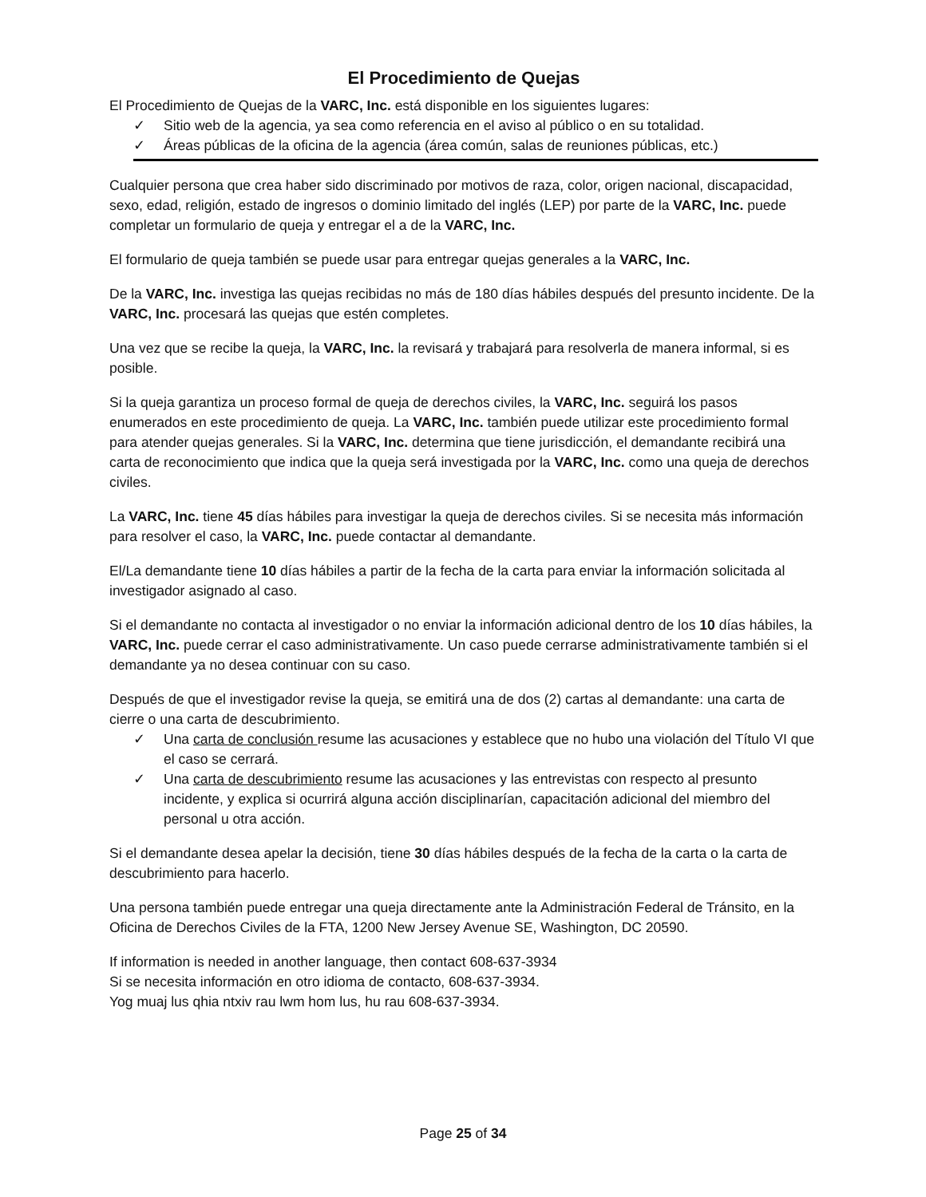El Procedimiento de Quejas
El Procedimiento de Quejas de la VARC, Inc. está disponible en los siguientes lugares:
✓ Sitio web de la agencia, ya sea como referencia en el aviso al público o en su totalidad.
✓ Áreas públicas de la oficina de la agencia (área común, salas de reuniones públicas, etc.)
Cualquier persona que crea haber sido discriminado por motivos de raza, color, origen nacional, discapacidad, sexo, edad, religión, estado de ingresos o dominio limitado del inglés (LEP) por parte de la VARC, Inc. puede completar un formulario de queja y entregar el a de la VARC, Inc.
El formulario de queja también se puede usar para entregar quejas generales a la VARC, Inc.
De la VARC, Inc. investiga las quejas recibidas no más de 180 días hábiles después del presunto incidente. De la VARC, Inc. procesará las quejas que estén completes.
Una vez que se recibe la queja, la VARC, Inc. la revisará y trabajará para resolverla de manera informal, si es posible.
Si la queja garantiza un proceso formal de queja de derechos civiles, la VARC, Inc. seguirá los pasos enumerados en este procedimiento de queja. La VARC, Inc. también puede utilizar este procedimiento formal para atender quejas generales. Si la VARC, Inc. determina que tiene jurisdicción, el demandante recibirá una carta de reconocimiento que indica que la queja será investigada por la VARC, Inc. como una queja de derechos civiles.
La VARC, Inc. tiene 45 días hábiles para investigar la queja de derechos civiles. Si se necesita más información para resolver el caso, la VARC, Inc. puede contactar al demandante.
El/La demandante tiene 10 días hábiles a partir de la fecha de la carta para enviar la información solicitada al investigador asignado al caso.
Si el demandante no contacta al investigador o no enviar la información adicional dentro de los 10 días hábiles, la VARC, Inc. puede cerrar el caso administrativamente. Un caso puede cerrarse administrativamente también si el demandante ya no desea continuar con su caso.
Después de que el investigador revise la queja, se emitirá una de dos (2) cartas al demandante: una carta de cierre o una carta de descubrimiento.
✓ Una carta de conclusión resume las acusaciones y establece que no hubo una violación del Título VI que el caso se cerrará.
✓ Una carta de descubrimiento resume las acusaciones y las entrevistas con respecto al presunto incidente, y explica si ocurrirá alguna acción disciplinarían, capacitación adicional del miembro del personal u otra acción.
Si el demandante desea apelar la decisión, tiene 30 días hábiles después de la fecha de la carta o la carta de descubrimiento para hacerlo.
Una persona también puede entregar una queja directamente ante la Administración Federal de Tránsito, en la Oficina de Derechos Civiles de la FTA, 1200 New Jersey Avenue SE, Washington, DC 20590.
If information is needed in another language, then contact 608-637-3934
Si se necesita información en otro idioma de contacto, 608-637-3934.
Yog muaj lus qhia ntxiv rau lwm hom lus, hu rau 608-637-3934.
Page 25 of 34